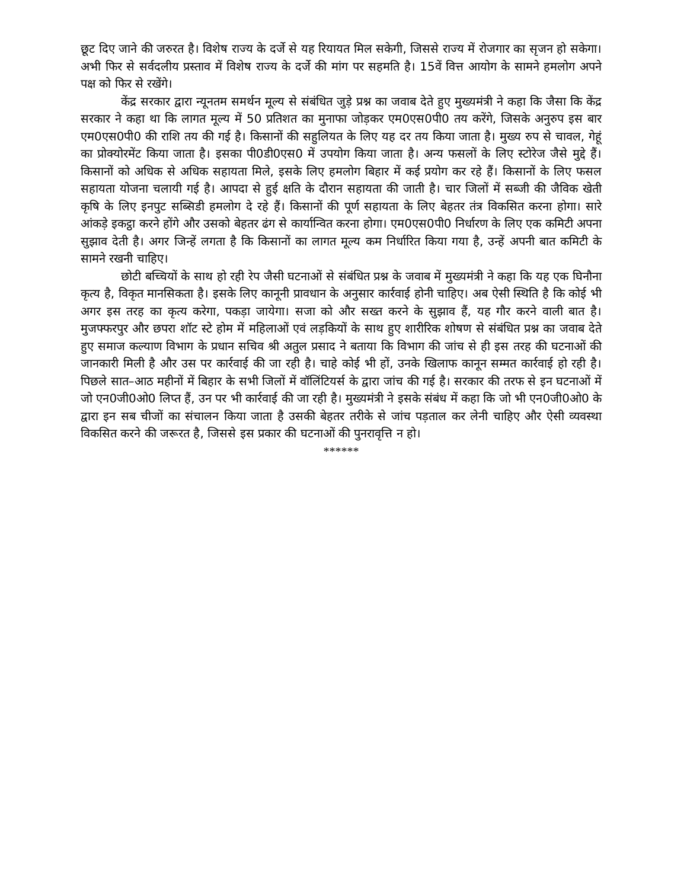छूट दिए जाने की जरुरत है। विशेष राज्य के दर्जे से यह रियायत मिल सकेगी, जिससे राज्य में रोजगार का सृजन हो सकेगा। अभी फिर से सर्वदलीय प्रस्ताव में विशेष राज्य के दर्जे की मांग पर सहमति है। 15वें वित्त आयोग के सामने हमलोग अपने पक्ष को फिर से रखेंगे।
केंद्र सरकार द्वारा न्यूनतम समर्थन मूल्य से संबंधित जुड़े प्रश्न का जवाब देते हुए मुख्यमंत्री ने कहा कि जैसा कि केंद्र सरकार ने कहा था कि लागत मूल्य में 50 प्रतिशत का मुनाफा जोड़कर एम0एस0पी0 तय करेंगे, जिसके अनुरुप इस बार एम0एस0पी0 की राशि तय की गई है। किसानों की सहुलियत के लिए यह दर तय किया जाता है। मुख्य रुप से चावल, गेहूं का प्रोक्योरमेंट किया जाता है। इसका पी0डी0एस0 में उपयोग किया जाता है। अन्य फसलों के लिए स्टोरेज जैसे मुद्दे हैं। किसानों को अधिक से अधिक सहायता मिले, इसके लिए हमलोग बिहार में कई प्रयोग कर रहे हैं। किसानों के लिए फसल सहायता योजना चलायी गई है। आपदा से हुई क्षति के दौरान सहायता की जाती है। चार जिलों में सब्जी की जैविक खेती कृषि के लिए इनपुट सब्सिडी हमलोग दे रहे हैं। किसानों की पूर्ण सहायता के लिए बेहतर तंत्र विकसित करना होगा। सारे आंकड़े इकट्ठा करने होंगे और उसको बेहतर ढंग से कार्यान्वित करना होगा। एम0एस0पी0 निर्धारण के लिए एक कमिटी अपना सुझाव देती है। अगर जिन्हें लगता है कि किसानों का लागत मूल्य कम निर्धारित किया गया है, उन्हें अपनी बात कमिटी के सामने रखनी चाहिए।
छोटी बच्चियों के साथ हो रही रेप जैसी घटनाओं से संबंधित प्रश्न के जवाब में मुख्यमंत्री ने कहा कि यह एक घिनौना कृत्य है, विकृत मानसिकता है। इसके लिए कानूनी प्रावधान के अनुसार कार्रवाई होनी चाहिए। अब ऐसी स्थिति है कि कोई भी अगर इस तरह का कृत्य करेगा, पकड़ा जायेगा। सजा को और सख्त करने के सुझाव हैं, यह गौर करने वाली बात है। मुजफ्फरपुर और छपरा शॉट स्टे होम में महिलाओं एवं लड़कियों के साथ हुए शारीरिक शोषण से संबंधित प्रश्न का जवाब देते हुए समाज कल्याण विभाग के प्रधान सचिव श्री अतुल प्रसाद ने बताया कि विभाग की जांच से ही इस तरह की घटनाओं की जानकारी मिली है और उस पर कार्रवाई की जा रही है। चाहे कोई भी हों, उनके खिलाफ कानून सम्मत कार्रवाई हो रही है। पिछले सात–आठ महीनों में बिहार के सभी जिलों में वॉलिंटियर्स के द्वारा जांच की गई है। सरकार की तरफ से इन घटनाओं में जो एन0जी0ओ0 लिप्त हैं, उन पर भी कार्रवाई की जा रही है। मुख्यमंत्री ने इसके संबंध में कहा कि जो भी एन0जी0ओ0 के द्वारा इन सब चीजों का संचालन किया जाता है उसकी बेहतर तरीके से जांच पड़ताल कर लेनी चाहिए और ऐसी व्यवस्था विकसित करने की जरूरत है, जिससे इस प्रकार की घटनाओं की पुनरावृत्ति न हो।
******